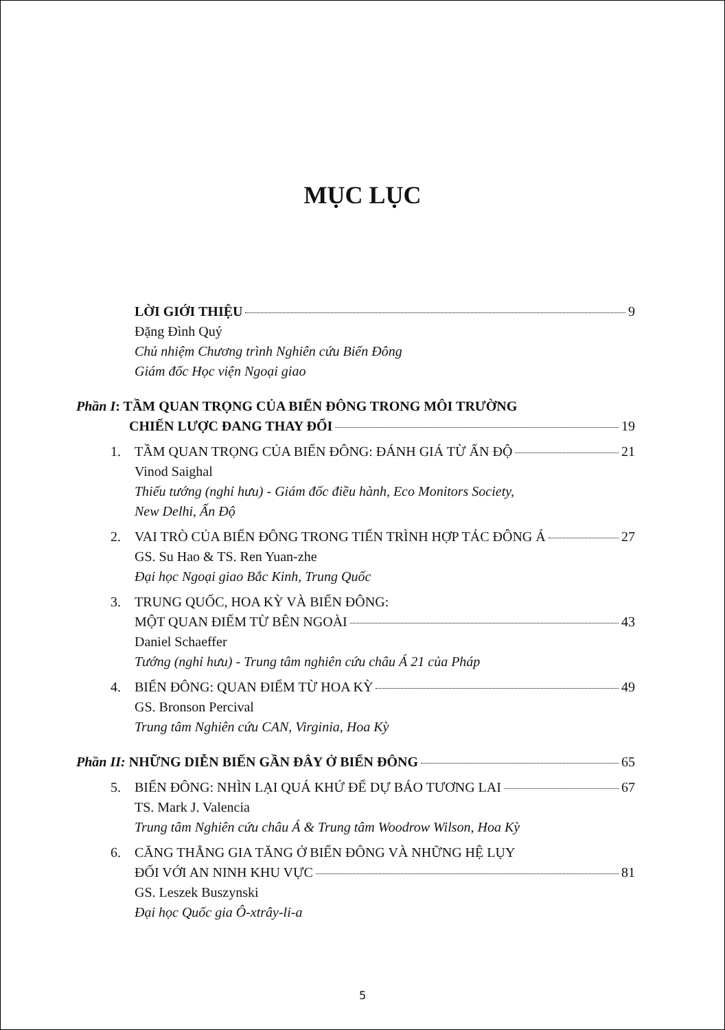MỤC LỤC
LỜI GIỚI THIỆU 9
Đặng Đình Quý
Chủ nhiệm Chương trình Nghiên cứu Biển Đông
Giám đốc Học viện Ngoại giao
Phần I: TẦM QUAN TRỌNG CỦA BIỂN ĐÔNG TRONG MÔI TRƯỜNG
CHIẾN LƯỢC ĐANG THAY ĐỔI 19
1. TẦM QUAN TRỌNG CỦA BIỂN ĐÔNG: ĐÁNH GIÁ TỪ ẤN ĐỘ 21
Vinod Saighal
Thiếu tướng (nghỉ hưu) - Giám đốc điều hành, Eco Monitors Society,
New Delhi, Ấn Độ
2. VAI TRÒ CỦA BIỂN ĐÔNG TRONG TIẾN TRÌNH HỢP TÁC ĐÔNG Á 27
GS. Su Hao & TS. Ren Yuan-zhe
Đại học Ngoại giao Bắc Kinh, Trung Quốc
3. TRUNG QUỐC, HOA KỲ VÀ BIỂN ĐÔNG:
MỘT QUAN ĐIỂM TỪ BÊN NGOÀI 43
Daniel Schaeffer
Tướng (nghỉ hưu) - Trung tâm nghiên cứu châu Á 21 của Pháp
4. BIỂN ĐÔNG: QUAN ĐIỂM TỪ HOA KỲ 49
GS. Bronson Percival
Trung tâm Nghiên cứu CAN, Virginia, Hoa Kỳ
Phần II: NHỮNG DIỄN BIẾN GẦN ĐÂY Ở BIỂN ĐÔNG 65
5. BIỂN ĐÔNG: NHÌN LẠI QUÁ KHỨ ĐỂ DỰ BÁO TƯƠNG LAI 67
TS. Mark J. Valencia
Trung tâm Nghiên cứu châu Á & Trung tâm Woodrow Wilson, Hoa Kỳ
6. CĂNG THẲNG GIA TĂNG Ở BIỂN ĐÔNG VÀ NHỮNG HỆ LỤY
ĐỐI VỚI AN NINH KHU VỰC 81
GS. Leszek Buszynski
Đại học Quốc gia Ô-xtrây-li-a
5